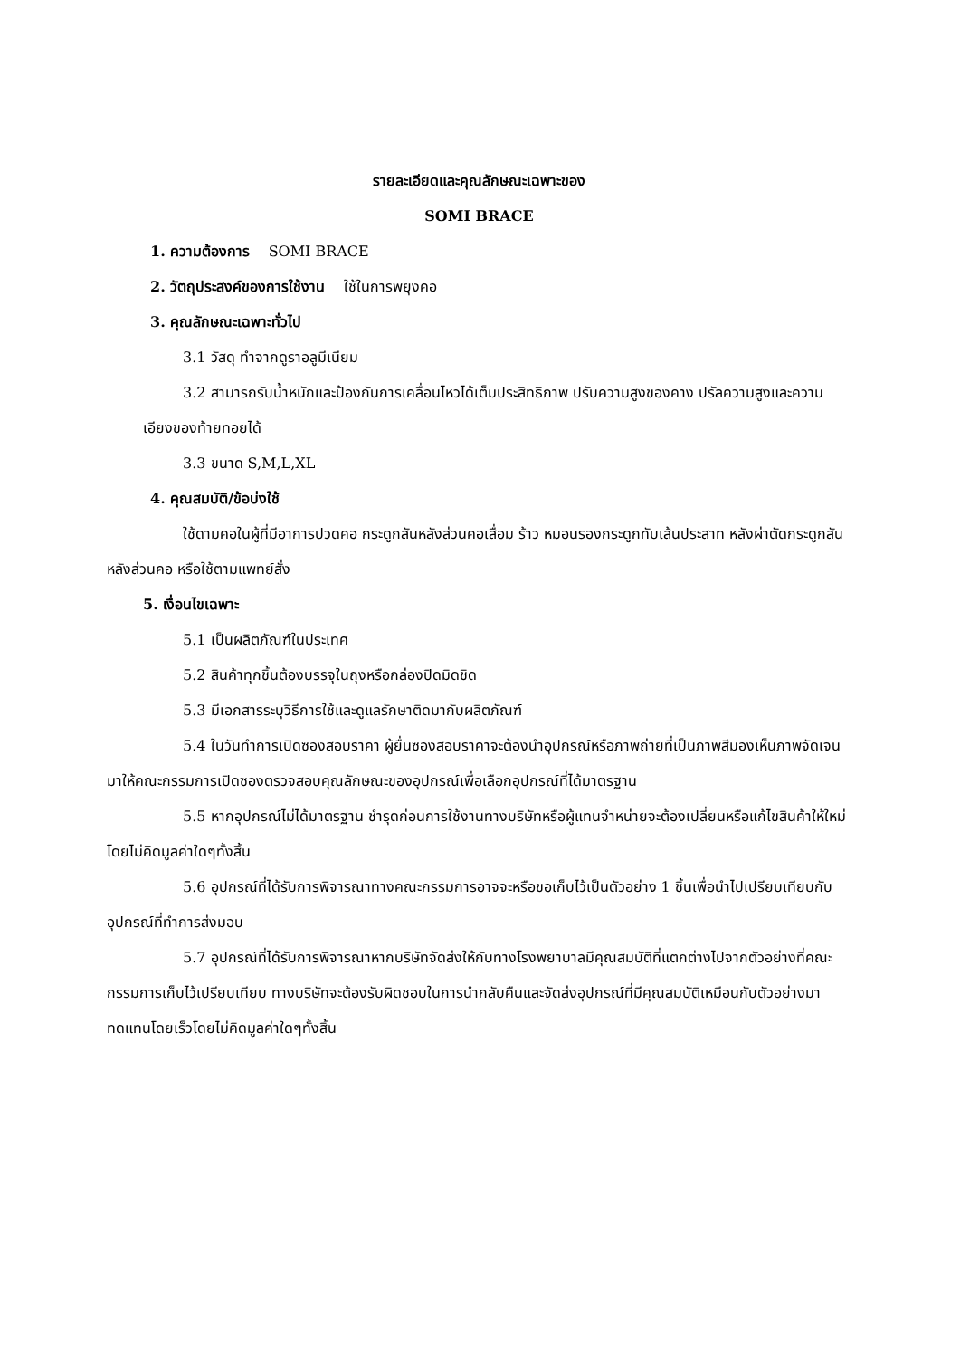รายละเอียดและคุณลักษณะเฉพาะของ
SOMI BRACE
1. ความต้องการ SOMI BRACE
2. วัตถุประสงค์ของการใช้งาน ใช้ในการพยุงคอ
3. คุณลักษณะเฉพาะทั่วไป
3.1 วัสดุ ทำจากดูราอลูมีเนียม
3.2 สามารถรับน้ำหนักและป้องกันการเคลื่อนไหวได้เต็มประสิทธิภาพ ปรับความสูงของคาง ปรัลความสูงและความเอียงของท้ายทอยได้
3.3 ขนาด S,M,L,XL
4. คุณสมบัติ/ข้อบ่งใช้
ใช้ดามคอในผู้ที่มีอาการปวดคอ กระดูกสันหลังส่วนคอเสื่อม ร้าว หมอนรองกระดูกทับเส้นประสาท หลังผ่าตัดกระดูกสันหลังส่วนคอ หรือใช้ตามแพทย์สั่ง
5. เงื่อนไขเฉพาะ
5.1 เป็นผลิตภัณฑ์ในประเทศ
5.2 สินค้าทุกชิ้นต้องบรรจุในถุงหรือกล่องปิดมิดชิด
5.3 มีเอกสารระบุวิธีการใช้และดูแลรักษาติดมากับผลิตภัณฑ์
5.4 ในวันทำการเปิดซองสอบราคา ผู้ยื่นซองสอบราคาจะต้องนำอุปกรณ์หรือภาพถ่ายที่เป็นภาพสีมองเห็นภาพจัดเจนมาให้คณะกรรมการเปิดซองตรวจสอบคุณลักษณะของอุปกรณ์เพื่อเลือกอุปกรณ์ที่ได้มาตรฐาน
5.5 หากอุปกรณ์ไม่ได้มาตรฐาน ชำรุดก่อนการใช้งานทางบริษัทหรือผู้แทนจำหน่ายจะต้องเปลี่ยนหรือแก้ไขสินค้าให้ใหม่โดยไม่คิดมูลค่าใดๆทั้งสิ้น
5.6 อุปกรณ์ที่ได้รับการพิจารณาทางคณะกรรมการอาจจะหรือขอเก็บไว้เป็นตัวอย่าง 1 ชิ้นเพื่อนำไปเปรียบเทียบกับอุปกรณ์ที่ทำการส่งมอบ
5.7 อุปกรณ์ที่ได้รับการพิจารณาหากบริษัทจัดส่งให้กับทางโรงพยาบาลมีคุณสมบัติที่แตกต่างไปจากตัวอย่างที่คณะกรรมการเก็บไว้เปรียบเทียบ ทางบริษัทจะต้องรับผิดชอบในการนำกลับคืนและจัดส่งอุปกรณ์ที่มีคุณสมบัติเหมือนกับตัวอย่างมาทดแทนโดยเร็วโดยไม่คิดมูลค่าใดๆทั้งสิ้น